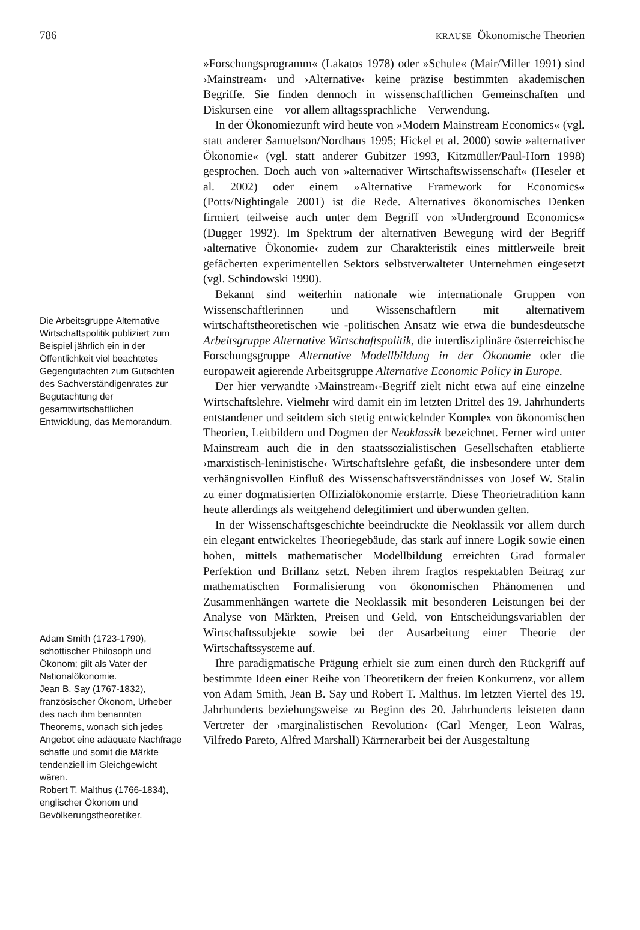786 KRAUSE Ökonomische Theorien
Die Arbeitsgruppe Alternative Wirtschaftspolitik publiziert zum Beispiel jährlich ein in der Öffentlichkeit viel beachtetes Gegengutachten zum Gutachten des Sachverständigenrates zur Begutachtung der gesamtwirtschaftlichen Entwicklung, das Memorandum.
Adam Smith (1723-1790), schottischer Philosoph und Ökonom; gilt als Vater der Nationalökonomie.
Jean B. Say (1767-1832), französischer Ökonom, Urheber des nach ihm benannten Theorems, wonach sich jedes Angebot eine adäquate Nachfrage schaffe und somit die Märkte tendenziell im Gleichgewicht wären.
Robert T. Malthus (1766-1834), englischer Ökonom und Bevölkerungstheoretiker.
»Forschungsprogramm« (Lakatos 1978) oder »Schule« (Mair/Miller 1991) sind ›Mainstream‹ und ›Alternative‹ keine präzise bestimmten akademischen Begriffe. Sie finden dennoch in wissenschaftlichen Gemeinschaften und Diskursen eine – vor allem alltagssprachliche – Verwendung.
In der Ökonomiezunft wird heute von »Modern Mainstream Economics« (vgl. statt anderer Samuelson/Nordhaus 1995; Hickel et al. 2000) sowie »alternativer Ökonomie« (vgl. statt anderer Gubitzer 1993, Kitzmüller/Paul-Horn 1998) gesprochen. Doch auch von »alternativer Wirtschaftswissenschaft« (Heseler et al. 2002) oder einem »Alternative Framework for Economics« (Potts/Nightingale 2001) ist die Rede. Alternatives ökonomisches Denken firmiert teilweise auch unter dem Begriff von »Underground Economics« (Dugger 1992). Im Spektrum der alternativen Bewegung wird der Begriff ›alternative Ökonomie‹ zudem zur Charakteristik eines mittlerweile breit gefächerten experimentellen Sektors selbstverwalteter Unternehmen eingesetzt (vgl. Schindowski 1990).
Bekannt sind weiterhin nationale wie internationale Gruppen von Wissenschaftlerinnen und Wissenschaftlern mit alternativem wirtschaftstheoretischen wie -politischen Ansatz wie etwa die bundesdeutsche Arbeitsgruppe Alternative Wirtschaftspolitik, die interdisziplinäre österreichische Forschungsgruppe Alternative Modellbildung in der Ökonomie oder die europaweit agierende Arbeitsgruppe Alternative Economic Policy in Europe.
Der hier verwandte ›Mainstream‹-Begriff zielt nicht etwa auf eine einzelne Wirtschaftslehre. Vielmehr wird damit ein im letzten Drittel des 19. Jahrhunderts entstandener und seitdem sich stetig entwickelnder Komplex von ökonomischen Theorien, Leitbildern und Dogmen der Neoklassik bezeichnet. Ferner wird unter Mainstream auch die in den staatssozialistischen Gesellschaften etablierte ›marxistisch-leninistische‹ Wirtschaftslehre gefaßt, die insbesondere unter dem verhängnisvollen Einfluß des Wissenschaftsverständnisses von Josef W. Stalin zu einer dogmatisierten Offizialökonomie erstarrte. Diese Theorietradition kann heute allerdings als weitgehend delegitimiert und überwunden gelten.
In der Wissenschaftsgeschichte beeindruckte die Neoklassik vor allem durch ein elegant entwickeltes Theoriegebäude, das stark auf innere Logik sowie einen hohen, mittels mathematischer Modellbildung erreichten Grad formaler Perfektion und Brillanz setzt. Neben ihrem fraglos respektablen Beitrag zur mathematischen Formalisierung von ökonomischen Phänomenen und Zusammenhängen wartete die Neoklassik mit besonderen Leistungen bei der Analyse von Märkten, Preisen und Geld, von Entscheidungsvariablen der Wirtschaftssubjekte sowie bei der Ausarbeitung einer Theorie der Wirtschaftssysteme auf.
Ihre paradigmatische Prägung erhielt sie zum einen durch den Rückgriff auf bestimmte Ideen einer Reihe von Theoretikern der freien Konkurrenz, vor allem von Adam Smith, Jean B. Say und Robert T. Malthus. Im letzten Viertel des 19. Jahrhunderts beziehungsweise zu Beginn des 20. Jahrhunderts leisteten dann Vertreter der ›marginalistischen Revolution‹ (Carl Menger, Leon Walras, Vilfredo Pareto, Alfred Marshall) Kärrnerarbeit bei der Ausgestaltung